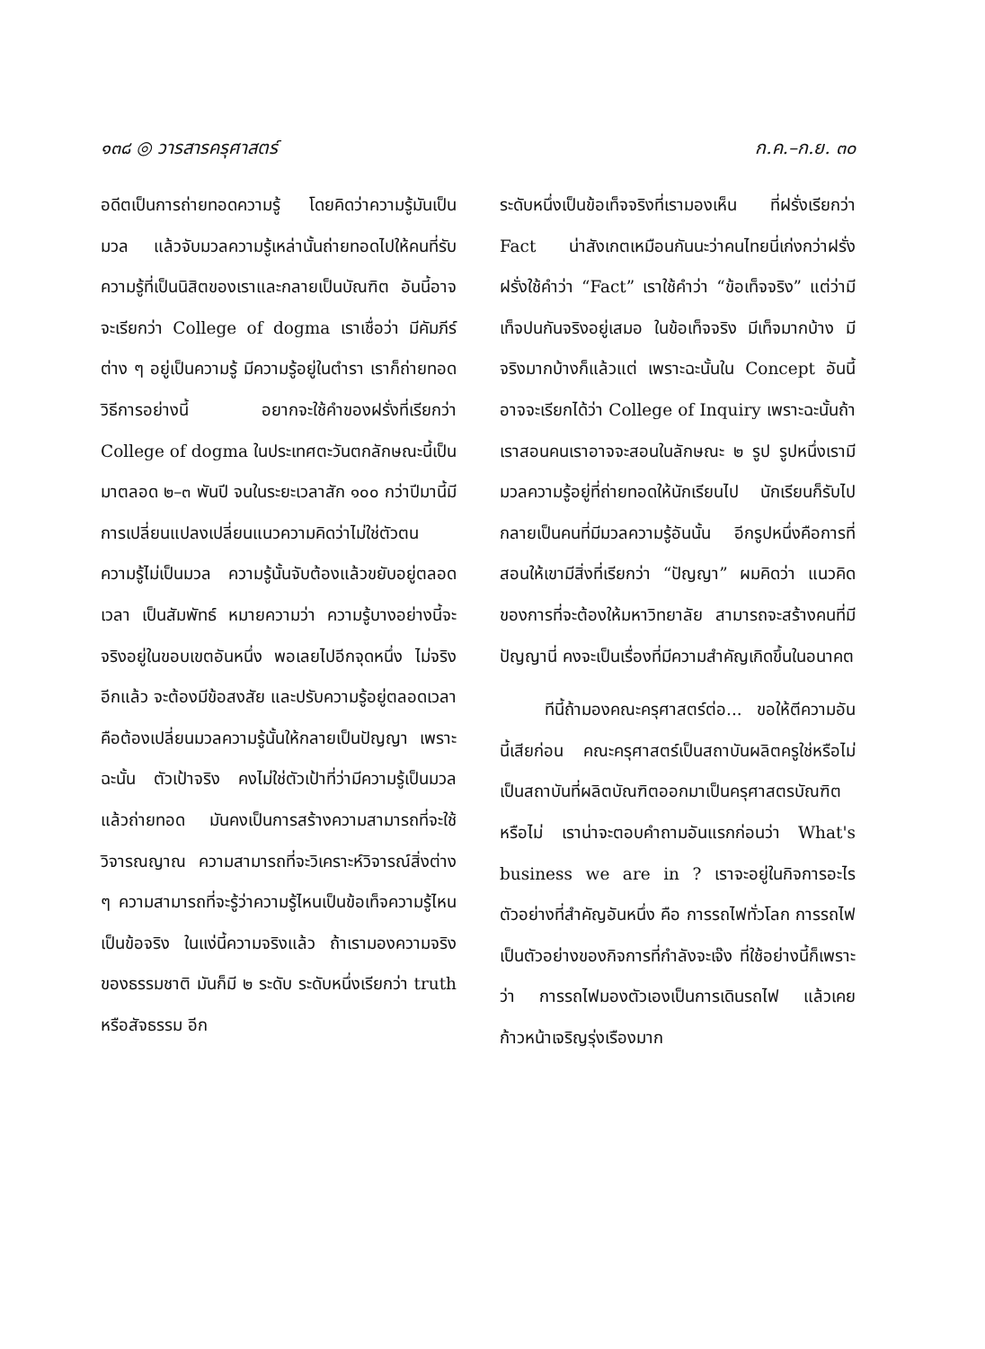๑๓๘ ◎ วารสารครุศาสตร์ ก.ค.–ก.ย. ๓๐
อดีตเป็นการถ่ายทอดความรู้ โดยคิดว่าความรู้มันเป็นมวล แล้วจับมวลความรู้เหล่านั้นถ่ายทอดไปให้คนที่รับความรู้ที่เป็นนิสิตของเราและกลายเป็นบัณฑิต อันนี้อาจจะเรียกว่า College of dogma เราเชื่อว่า มีคัมภีร์ต่าง ๆ อยู่เป็นความรู้ มีความรู้อยู่ในตำรา เราก็ถ่ายทอดวิธีการอย่างนี้ อยากจะใช้คำของฝรั่งที่เรียกว่า College of dogma ในประเทศตะวันตกลักษณะนี้เป็นมาตลอด ๒–๓ พันปี จนในระยะเวลาสัก ๑๐๐ กว่าปีมานี้มีการเปลี่ยนแปลงเปลี่ยนแนวความคิดว่าไม่ใช่ตัวตน ความรู้ไม่เป็นมวล ความรู้นั้นจับต้องแล้วขยับอยู่ตลอดเวลา เป็นสัมพัทธ์ หมายความว่า ความรู้บางอย่างนี้จะจริงอยู่ในขอบเขตอันหนึ่ง พอเลยไปอีกจุดหนึ่ง ไม่จริงอีกแล้ว จะต้องมีข้อสงสัย และปรับความรู้อยู่ตลอดเวลา คือต้องเปลี่ยนมวลความรู้นั้นให้กลายเป็นปัญญา เพราะฉะนั้น ตัวเป้าจริง คงไม่ใช่ตัวเป้าที่ว่ามีความรู้เป็นมวลแล้วถ่ายทอด มันคงเป็นการสร้างความสามารถที่จะใช้วิจารณญาณ ความสามารถที่จะวิเคราะห์วิจารณ์สิ่งต่าง ๆ ความสามารถที่จะรู้ว่าความรู้ไหนเป็นข้อเท็จความรู้ไหนเป็นข้อจริง ในแง่นี้ความจริงแล้ว ถ้าเรามองความจริงของธรรมชาติ มันก็มี ๒ ระดับ ระดับหนึ่งเรียกว่า truth หรือสัจธรรม อีก
ระดับหนึ่งเป็นข้อเท็จจริงที่เรามองเห็น ที่ฝรั่งเรียกว่า Fact น่าสังเกตเหมือนกันนะว่าคนไทยนี่เก่งกว่าฝรั่ง ฝรั่งใช้คำว่า “Fact” เราใช้คำว่า “ข้อเท็จจริง” แต่ว่ามีเท็จปนกันจริงอยู่เสมอ ในข้อเท็จจริง มีเท็จมากบ้าง มีจริงมากบ้างก็แล้วแต่ เพราะฉะนั้นใน Concept อันนี้อาจจะเรียกได้ว่า College of Inquiry เพราะฉะนั้นถ้าเราสอนคนเราอาจจะสอนในลักษณะ ๒ รูป รูปหนึ่งเรามีมวลความรู้อยู่ที่ถ่ายทอดให้นักเรียนไป นักเรียนก็รับไปกลายเป็นคนที่มีมวลความรู้อันนั้น อีกรูปหนึ่งคือการที่สอนให้เขามีสิ่งที่เรียกว่า “ปัญญา” ผมคิดว่า แนวคิดของการที่จะต้องให้มหาวิทยาลัย สามารถจะสร้างคนที่มีปัญญานี่ คงจะเป็นเรื่องที่มีความสำคัญเกิดขึ้นในอนาคต
ทีนี้ถ้ามองคณะครุศาสตร์ต่อ... ขอให้ตีความอันนี้เสียก่อน คณะครุศาสตร์เป็นสถาบันผลิตครูใช่หรือไม่ เป็นสถาบันที่ผลิตบัณฑิตออกมาเป็นครุศาสตรบัณฑิตหรือไม่ เราน่าจะตอบคำถามอันแรกก่อนว่า What's business we are in ? เราจะอยู่ในกิจการอะไร ตัวอย่างที่สำคัญอันหนึ่ง คือ การรถไฟทั่วโลก การรถไฟเป็นตัวอย่างของกิจการที่กำลังจะเจ๊ง ที่ใช้อย่างนี้ก็เพราะว่า การรถไฟมองตัวเองเป็นการเดินรถไฟ แล้วเคยก้าวหน้าเจริญรุ่งเรืองมาก